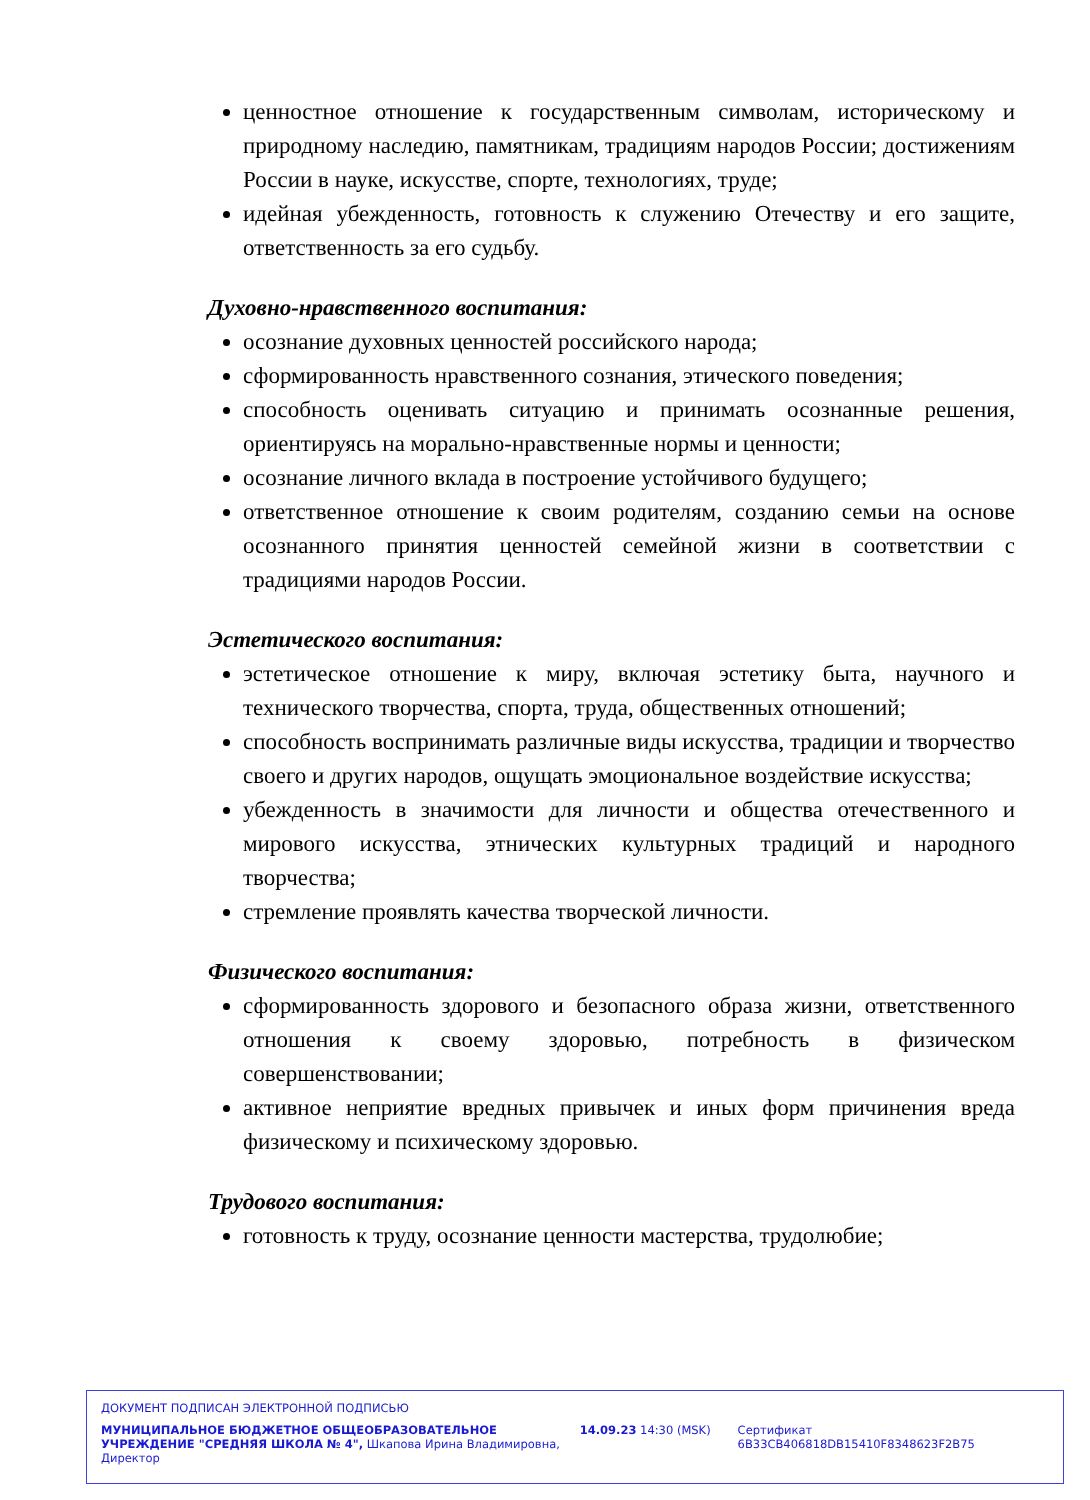ценностное отношение к государственным символам, историческому и природному наследию, памятникам, традициям народов России; достижениям России в науке, искусстве, спорте, технологиях, труде;
идейная убежденность, готовность к служению Отечеству и его защите, ответственность за его судьбу.
Духовно-нравственного воспитания:
осознание духовных ценностей российского народа;
сформированность нравственного сознания, этического поведения;
способность оценивать ситуацию и принимать осознанные решения, ориентируясь на морально-нравственные нормы и ценности;
осознание личного вклада в построение устойчивого будущего;
ответственное отношение к своим родителям, созданию семьи на основе осознанного принятия ценностей семейной жизни в соответствии с традициями народов России.
Эстетического воспитания:
эстетическое отношение к миру, включая эстетику быта, научного и технического творчества, спорта, труда, общественных отношений;
способность воспринимать различные виды искусства, традиции и творчество своего и других народов, ощущать эмоциональное воздействие искусства;
убежденность в значимости для личности и общества отечественного и мирового искусства, этнических культурных традиций и народного творчества;
стремление проявлять качества творческой личности.
Физического воспитания:
сформированность здорового и безопасного образа жизни, ответственного отношения к своему здоровью, потребность в физическом совершенствовании;
активное неприятие вредных привычек и иных форм причинения вреда физическому и психическому здоровью.
Трудового воспитания:
готовность к труду, осознание ценности мастерства, трудолюбие;
ДОКУМЕНТ ПОДПИСАН ЭЛЕКТРОННОЙ ПОДПИСЬЮ
МУНИЦИПАЛЬНОЕ БЮДЖЕТНОЕ ОБЩЕОБРАЗОВАТЕЛЬНОЕ УЧРЕЖДЕНИЕ "СРЕДНЯЯ ШКОЛА № 4", Шкапова Ирина Владимировна, Директор
14.09.23 14:30 (MSK) Сертификат 6B33CB406818DB15410F8348623F2B75